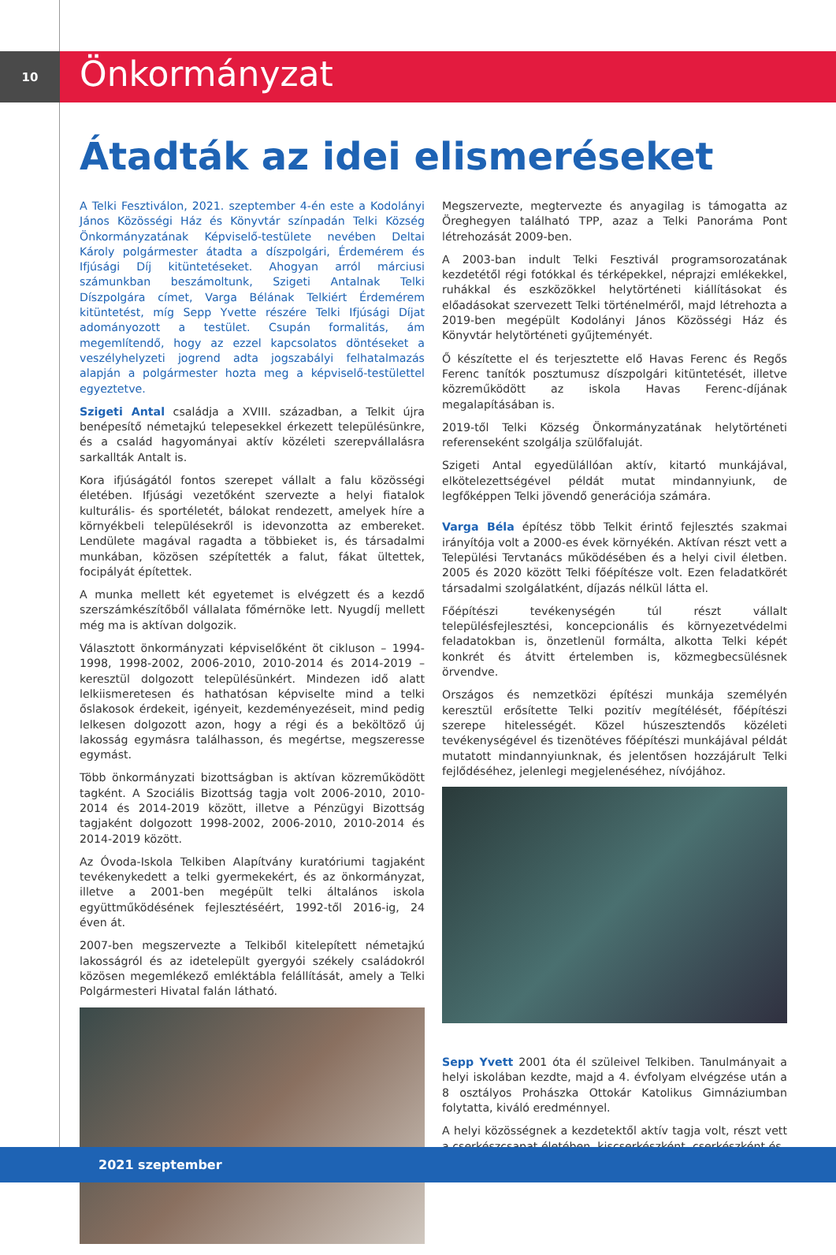10
Önkormányzat
Átadták az idei elismeréseket
A Telki Fesztiválon, 2021. szeptember 4-én este a Kodolányi János Közösségi Ház és Könyvtár színpadán Telki Község Önkormányzatának Képviselő-testülete nevében Deltai Károly polgármester átadta a díszpolgári, Érdemérem és Ifjúsági Díj kitüntetéseket. Ahogyan arról márciusi számunkban beszámoltunk, Szigeti Antalnak Telki Díszpolgára címet, Varga Bélának Telkiért Érdemérem kitüntetést, míg Sepp Yvette részére Telki Ifjúsági Díjat adományozott a testület. Csupán formalitás, ám megemlítendő, hogy az ezzel kapcsolatos döntéseket a veszélyhelyzeti jogrend adta jogszabályi felhatalmazás alapján a polgármester hozta meg a képviselő-testülettel egyeztetve.
Szigeti Antal családja a XVIII. században, a Telkit újra benépesítő németajkú telepesekkel érkezett településünkre, és a család hagyományai aktív közéleti szerepvállalásra sarkallták Antalt is.
Kora ifjúságától fontos szerepet vállalt a falu közösségi életében. Ifjúsági vezetőként szervezte a helyi fiatalok kulturális- és sportéletét, bálokat rendezett, amelyek híre a környékbeli településekről is idevonzotta az embereket. Lendülete magával ragadta a többieket is, és társadalmi munkában, közösen szépítették a falut, fákat ültettek, focipályát építettek.
A munka mellett két egyetemet is elvégzett és a kezdő szerszámkészítőből vállalata főmérnöke lett. Nyugdíj mellett még ma is aktívan dolgozik.
Választott önkormányzati képviselőként öt cikluson – 1994-1998, 1998-2002, 2006-2010, 2010-2014 és 2014-2019 – keresztül dolgozott településünkért. Mindezen idő alatt lelkiismeretesen és hathatósan képviselte mind a telki őslakosok érdekeit, igényeit, kezdeményezéseit, mind pedig lelkesen dolgozott azon, hogy a régi és a beköltöző új lakosság egymásra találhasson, és megértse, megszeresse egymást.
Több önkormányzati bizottságban is aktívan közreműködött tagként. A Szociális Bizottság tagja volt 2006-2010, 2010-2014 és 2014-2019 között, illetve a Pénzügyi Bizottság tagjaként dolgozott 1998-2002, 2006-2010, 2010-2014 és 2014-2019 között.
Az Óvoda-Iskola Telkiben Alapítvány kuratóriumi tagjaként tevékenykedett a telki gyermekekért, és az önkormányzat, illetve a 2001-ben megépült telki általános iskola együttműködésének fejlesztéséért, 1992-től 2016-ig, 24 éven át.
2007-ben megszervezte a Telkiből kitelepített németajkú lakosságról és az idetelepült gyergyói székely családokról közösen megemlékező emléktábla felállítását, amely a Telki Polgármesteri Hivatal falán látható.
Megszervezte, megtervezte és anyagilag is támogatta az Öreghegyen található TPP, azaz a Telki Panoráma Pont létrehozását 2009-ben.
A 2003-ban indult Telki Fesztivál programsorozatának kezdetétől régi fotókkal és térképekkel, néprajzi emlékekkel, ruhákkal és eszközökkel helytörténeti kiállításokat és előadásokat szervezett Telki történelméről, majd létrehozta a 2019-ben megépült Kodolányi János Közösségi Ház és Könyvtár helytörténeti gyűjteményét.
Ő készítette el és terjesztette elő Havas Ferenc és Regős Ferenc tanítók posztumusz díszpolgári kitüntetését, illetve közreműködött az iskola Havas Ferenc-díjának megalapításában is.
2019-től Telki Község Önkormányzatának helytörténeti referenseként szolgálja szülőfaluját.
Szigeti Antal egyedülállóan aktív, kitartó munkájával, elkötelezettségével példát mutat mindannyiunk, de legfőképpen Telki jövendő generációja számára.
Varga Béla építész több Telkit érintő fejlesztés szakmai irányítója volt a 2000-es évek környékén. Aktívan részt vett a Települési Tervtanács működésében és a helyi civil életben. 2005 és 2020 között Telki főépítésze volt. Ezen feladatkörét társadalmi szolgálatként, díjazás nélkül látta el.
Főépítészi tevékenységén túl részt vállalt településfejlesztési, koncepcionális és környezetvédelmi feladatokban is, önzetlenül formálta, alkotta Telki képét konkrét és átvitt értelemben is, közmegbecsülésnek örvendve.
Országos és nemzetközi építészi munkája személyén keresztül erősítette Telki pozitív megítélését, főépítészi szerepe hitelességét. Közel húszesztendős közéleti tevékenységével és tizenötéves főépítészi munkájával példát mutatott mindannyiunknak, és jelentősen hozzájárult Telki fejlődéséhez, jelenlegi megjelenéséhez, nívójához.
Sepp Yvett 2001 óta él szüleivel Telkiben. Tanulmányait a helyi iskolában kezdte, majd a 4. évfolyam elvégzése után a 8 osztályos Prohászka Ottokár Katolikus Gimnáziumban folytatta, kiváló eredménnyel.
A helyi közösségnek a kezdetektől aktív tagja volt, részt vett a cserkészcsapat életében, kiscserkészként, cserkészként és
2021 szeptember